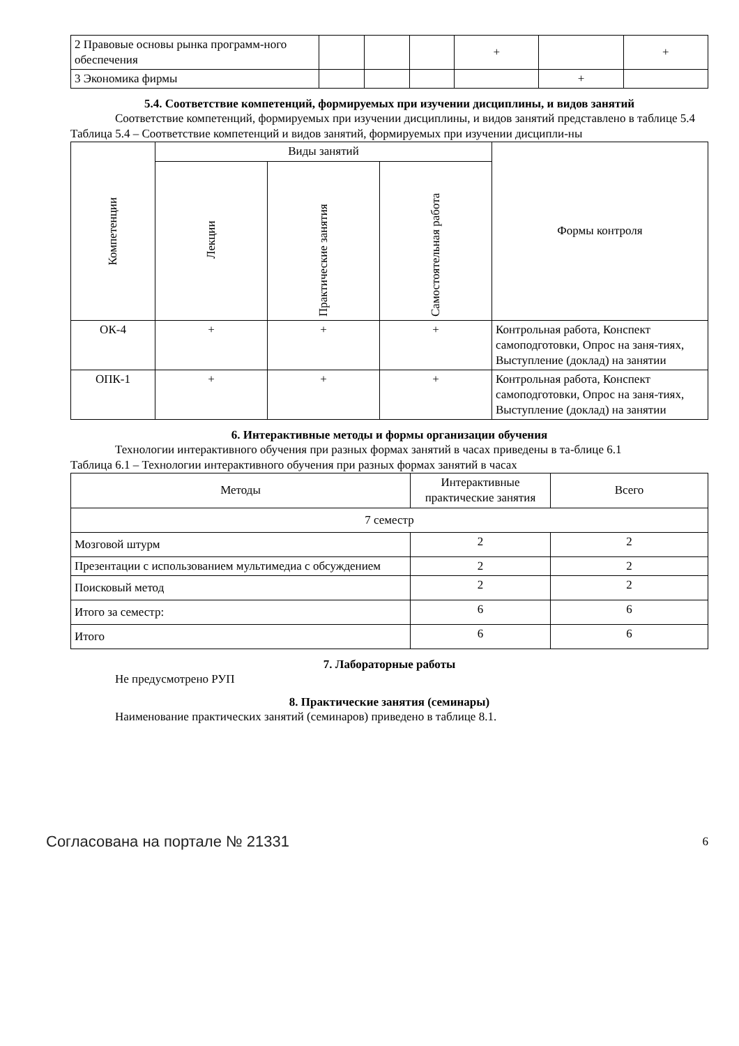| 2 Правовые основы рынка программ-ного обеспечения | | | | + | | + |
| 3 Экономика фирмы | | | | | + | |
5.4. Соответствие компетенций, формируемых при изучении дисциплины, и видов занятий
Соответствие компетенций, формируемых при изучении дисциплины, и видов занятий представлено в таблице 5.4
Таблица 5.4 – Соответствие компетенций и видов занятий, формируемых при изучении дисципли-ны
| Компетенции | Виды занятий | | | Формы контроля |
| --- | --- | --- | --- | --- |
| | Лекции | Практические занятия | Самостоятельная работа | |
| ОК-4 | + | + | + | Контрольная работа, Конспект самоподготовки, Опрос на заня-тиях, Выступление (доклад) на занятии |
| ОПК-1 | + | + | + | Контрольная работа, Конспект самоподготовки, Опрос на заня-тиях, Выступление (доклад) на занятии |
6. Интерактивные методы и формы организации обучения
Технологии интерактивного обучения при разных формах занятий в часах приведены в та-блице 6.1
Таблица 6.1 – Технологии интерактивного обучения при разных формах занятий в часах
| Методы | Интерактивные практические занятия | Всего |
| --- | --- | --- |
| 7 семестр | | |
| Мозговой штурм | 2 | 2 |
| Презентации с использованием мультимедиа с обсуждением | 2 | 2 |
| Поисковый метод | 2 | 2 |
| Итого за семестр: | 6 | 6 |
| Итого | 6 | 6 |
7. Лабораторные работы
Не предусмотрено РУП
8. Практические занятия (семинары)
Наименование практических занятий (семинаров) приведено в таблице 8.1.
Согласована на портале № 21331 6